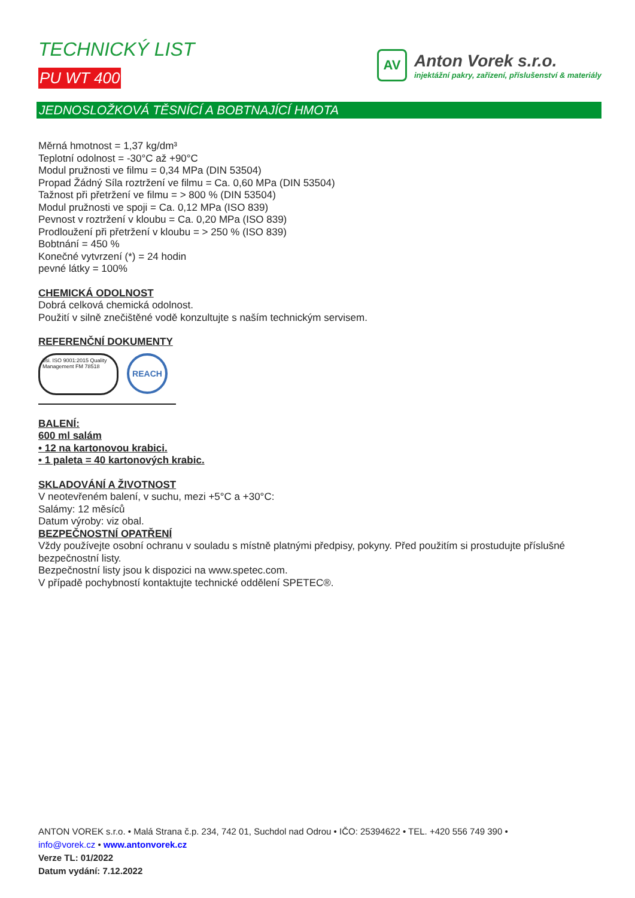TECHNICKÝ LIST
PU WT 400
AV
Anton Vorek s.r.o.
injektážní pakry, zařízení, příslušenství & materiály
JEDNOSLOŽKOVÁ TĚSNÍCÍ A BOBTNAJÍCÍ HMOTA
Měrná hmotnost = 1,37 kg/dm³
Teplotní odolnost = -30°C až +90°C
Modul pružnosti ve filmu = 0,34 MPa (DIN 53504)
Propad Žádný Síla roztržení ve filmu = Ca. 0,60 MPa (DIN 53504)
Tažnost při přetržení ve filmu = > 800 % (DIN 53504)
Modul pružnosti ve spoji = Ca. 0,12 MPa (ISO 839)
Pevnost v roztržení v kloubu = Ca. 0,20 MPa (ISO 839)
Prodloužení při přetržení v kloubu = > 250 % (ISO 839)
Bobtnání = 450 %
Konečné vytvrzení (*) = 24 hodin
pevné látky = 100%
CHEMICKÁ ODOLNOST
Dobrá celková chemická odolnost.
Použití v silně znečištěné vodě konzultujte s naším technickým servisem.
REFERENČNÍ DOKUMENTY
bsi. ISO 9001:2015 Quality Management FM 78518
REACH
BALENÍ:
600 ml salám
• 12 na kartonovou krabici.
• 1 paleta = 40 kartonových krabic.
SKLADOVÁNÍ A ŽIVOTNOST
V neotevřeném balení, v suchu, mezi +5°C a +30°C:
Salámy: 12 měsíců
Datum výroby: viz obal.
BEZPEČNOSTNÍ OPATŘENÍ
Vždy používejte osobní ochranu v souladu s místně platnými předpisy, pokyny. Před použitím si prostudujte příslušné bezpečnostní listy.
Bezpečnostní listy jsou k dispozici na www.spetec.com.
V případě pochybností kontaktujte technické oddělení SPETEC®.
ANTON VOREK s.r.o. • Malá Strana č.p. 234, 742 01, Suchdol nad Odrou • IČO: 25394622 • TEL. +420 556 749 390 •
info@vorek.cz • www.antonvorek.cz
Verze TL: 01/2022
Datum vydání: 7.12.2022